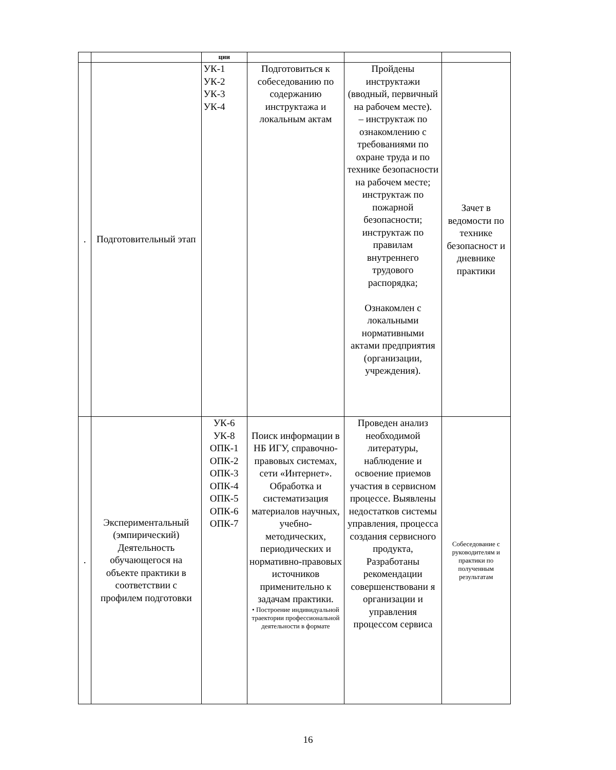| | | ции | | | |
| . | Подготовительный этап | УК-1 УК-2 УК-3 УК-4 | Подготовиться к собеседованию по содержанию инструктажа и локальным актам | Пройдены инструктажи (вводный, первичный на рабочем месте). – инструктаж по ознакомлению с требованиями по охране труда и по технике безопасности на рабочем месте; инструктаж по пожарной безопасности; инструктаж по правилам внутреннего трудового распорядка; Ознакомлен с локальными нормативными актами предприятия (организации, учреждения). | Зачет в ведомости по технике безопасност и дневнике практики |
| . | Экспериментальный (эмпирический) Деятельность обучающегося на объекте практики в соответствии с профилем подготовки | УК-6 УК-8 ОПК-1 ОПК-2 ОПК-3 ОПК-4 ОПК-5 ОПК-6 ОПК-7 | Поиск информации в НБ ИГУ, справочно-правовых системах, сети «Интернет». Обработка и систематизация материалов научных, учебно-методических, периодических и нормативно-правовых источников применительно к задачам практики. • Построение индивидуальной траектории профессиональной деятельности в формате | Проведен анализ необходимой литературы, наблюдение и освоение приемов участия в сервисном процессе. Выявлены недостатков системы управления, процесса создания сервисного продукта, Разработаны рекомендации совершенствовани я организации и управления процессом сервиса | Собеседование с руководителям и практики по полученным результатам |
16